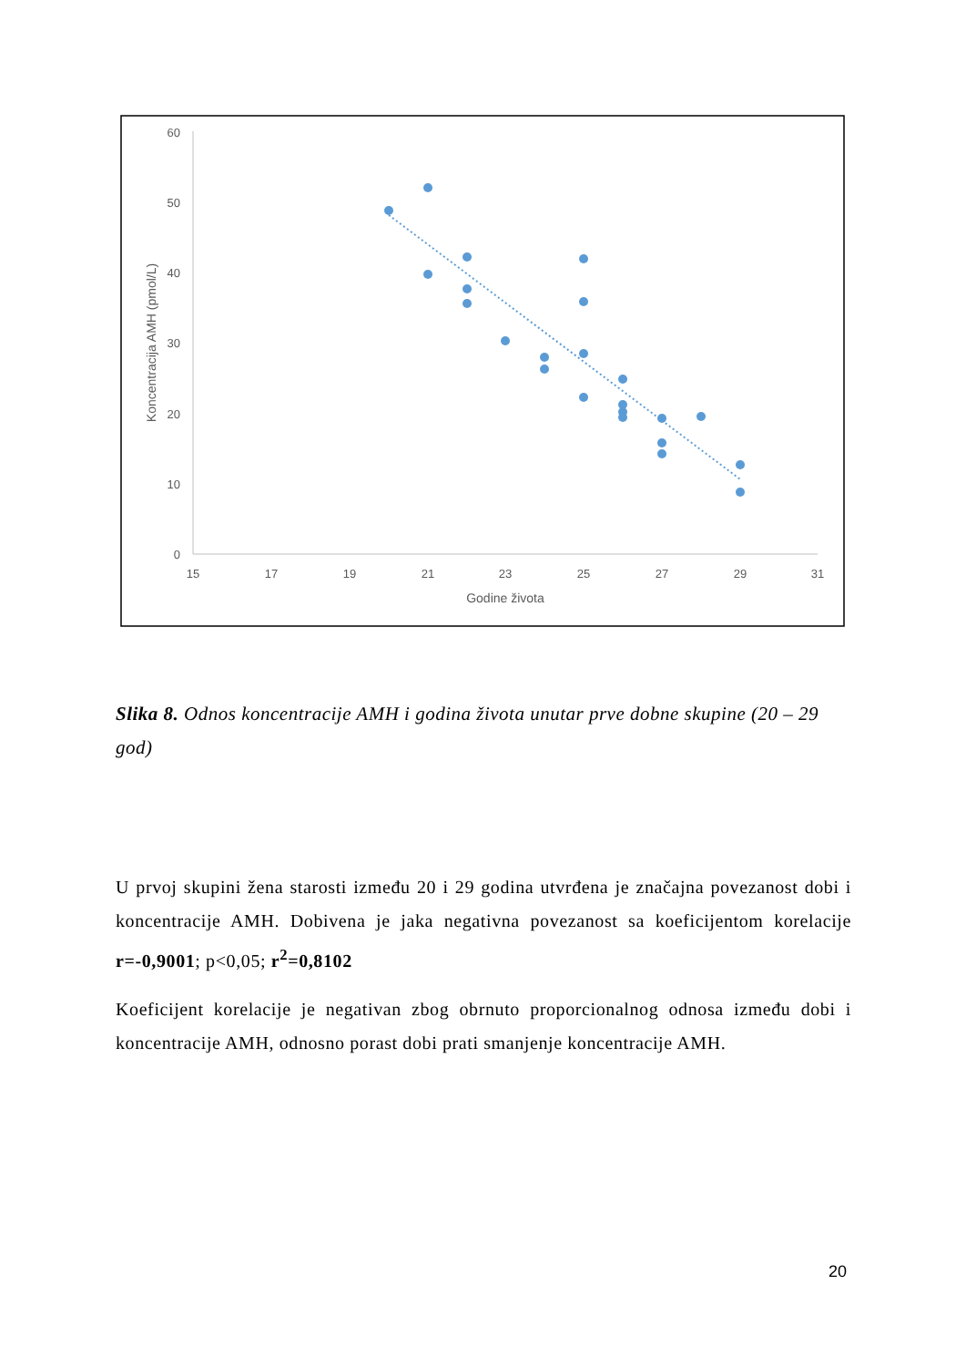60
50
40
30
20
10
0
15
17
19
21
23
25
27
29
31
Godine života
Koncentracija AMH (pmol/L)
Slika 8. Odnos koncentracije AMH i godina života unutar prve dobne skupine (20 – 29 god)
U prvoj skupini žena starosti između 20 i 29 godina utvrđena je značajna povezanost dobi i koncentracije AMH. Dobivena je jaka negativna povezanost sa koeficijentom korelacije r=-0,9001; p<0,05; r<sup>2</sup>=0,8102
Koeficijent korelacije je negativan zbog obrnuto proporcionalnog odnosa između dobi i koncentracije AMH, odnosno porast dobi prati smanjenje koncentracije AMH.
20